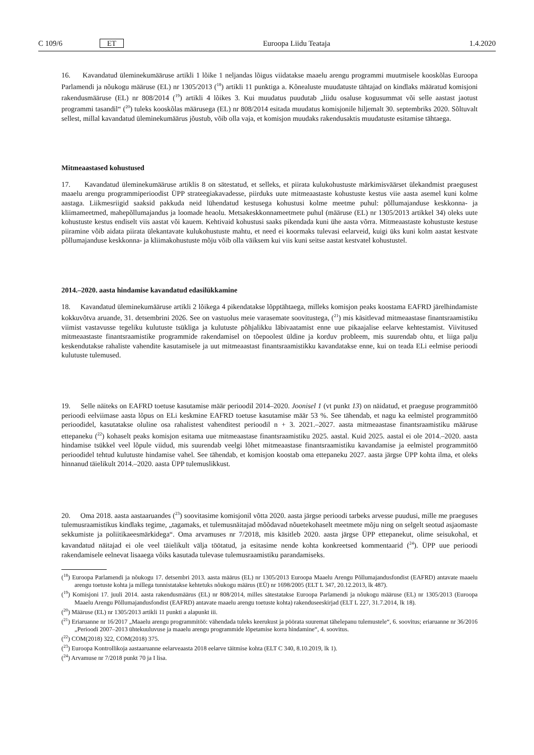C 109/6 ET Euroopa Liidu Teataja 1.4.2020
16. Kavandatud üleminekumääruse artikli 1 lõike 1 neljandas lõigus viidatakse maaelu arengu programmi muutmisele kooskõlas Euroopa Parlamendi ja nõukogu määruse (EL) nr 1305/2013 (<sup>18</sup>) artikli 11 punktiga a. Kõnealuste muudatuste tähtajad on kindlaks määratud komisjoni rakendusmääruse (EL) nr 808/2014 (<sup>19</sup>) artikli 4 lõikes 3. Kui muudatus puudutab „liidu osaluse kogusummat või selle aastast jaotust programmi tasandil“ (<sup>20</sup>) tuleks kooskõlas määrusega (EL) nr 808/2014 esitada muudatus komisjonile hiljemalt 30. septembriks 2020. Sõltuvalt sellest, millal kavandatud üleminekumäärus jõustub, võib olla vaja, et komisjon muudaks rakendusaktis muudatuste esitamise tähtaega.
Mitmeaastased kohustused
17. Kavandatud üleminekumääruse artiklis 8 on sätestatud, et selleks, et piirata kulukohustuste märkimisväärset ülekandmist praegusest maaelu arengu programmiperioodist ÜPP strateegiakavadesse, piirduks uute mitmeaastaste kohustuste kestus viie aasta asemel kuni kolme aastaga. Liikmesriigid saaksid pakkuda neid lühendatud kestusega kohustusi kolme meetme puhul: põllumajanduse keskkonna- ja kliimameetmed, mahepõllumajandus ja loomade heaolu. Metsakeskkonnameetmete puhul (määruse (EL) nr 1305/2013 artikkel 34) oleks uute kohustuste kestus endiselt viis aastat või kauem. Kehtivaid kohustusi saaks pikendada kuni ühe aasta võrra. Mitmeaastaste kohustuste kestuse piiramine võib aidata piirata ülekantavate kulukohustuste mahtu, et need ei koormaks tulevasi eelarveid, kuigi üks kuni kolm aastat kestvate põllumajanduse keskkonna- ja kliimakohustuste mõju võib olla väiksem kui viis kuni seitse aastat kestvatel kohustustel.
2014.–2020. aasta hindamise kavandatud edasilükkamine
18. Kavandatud üleminekumääruse artikli 2 lõikega 4 pikendatakse lõpptähtaega, milleks komisjon peaks koostama EAFRD järelhindamiste kokkuvõtva aruande, 31. detsembrini 2026. See on vastuolus meie varasemate soovitustega, (<sup>21</sup>) mis käsitlevad mitmeaastase finantsraamistiku viimist vastavusse tegeliku kulutuste tsükliga ja kulutuste põhjalikku läbivaatamist enne uue pikaajalise eelarve kehtestamist. Viivitused mitmeaastaste finantsraamistike programmide rakendamisel on tõepoolest üldine ja korduv probleem, mis suurendab ohtu, et liiga palju keskendutakse rahaliste vahendite kasutamisele ja uut mitmeaastast finantsraamistikku kavandatakse enne, kui on teada ELi eelmise perioodi kulutuste tulemused.
19. Selle näiteks on EAFRD toetuse kasutamise määr perioodil 2014–2020. Joonisel 1 (vt punkt 13) on näidatud, et praeguse programmitöö perioodi eelviimase aasta lõpus on ELi keskmine EAFRD toetuse kasutamise määr 53 %. See tähendab, et nagu ka eelmistel programmitöö perioodidel, kasutatakse oluline osa rahalistest vahenditest perioodil n + 3. 2021.–2027. aasta mitmeaastase finantsraamistiku määruse ettepaneku (<sup>22</sup>) kohaselt peaks komisjon esitama uue mitmeaastase finantsraamistiku 2025. aastal. Kuid 2025. aastal ei ole 2014.–2020. aasta hindamise tsükkel veel lõpule viidud, mis suurendab veelgi lõhet mitmeaastase finantsraamistiku kavandamise ja eelmistel programmitöö perioodidel tehtud kulutuste hindamise vahel. See tähendab, et komisjon koostab oma ettepaneku 2027. aasta järgse ÜPP kohta ilma, et oleks hinnanud täielikult 2014.–2020. aasta ÜPP tulemuslikkust.
20. Oma 2018. aasta aastaaruandes (<sup>23</sup>) soovitasime komisjonil võtta 2020. aasta järgse perioodi tarbeks arvesse puudusi, mille me praeguses tulemusraamistikus kindlaks tegime, „tagamaks, et tulemusnäitajad mõõdavad nõuetekohaselt meetmete mõju ning on selgelt seotud asjaomaste sekkumiste ja poliitikaeesmärkidega“. Oma arvamuses nr 7/2018, mis käsitleb 2020. aasta järgse ÜPP ettepanekut, olime seisukohal, et kavandatud näitajad ei ole veel täielikult välja töötatud, ja esitasime nende kohta konkreetsed kommentaarid (<sup>24</sup>). ÜPP uue perioodi rakendamisele eelnevat lisaaega võiks kasutada tulevase tulemusraamistiku parandamiseks.
(<sup>18</sup>) Euroopa Parlamendi ja nõukogu 17. detsembri 2013. aasta määrus (EL) nr 1305/2013 Euroopa Maaelu Arengu Põllumajandusfondist (EAFRD) antavate maaelu arengu toetuste kohta ja millega tunnistatakse kehtetuks nõukogu määrus (EÜ) nr 1698/2005 (ELT L 347, 20.12.2013, lk 487).
(<sup>19</sup>) Komisjoni 17. juuli 2014. aasta rakendusmäärus (EL) nr 808/2014, milles sätestatakse Euroopa Parlamendi ja nõukogu määruse (EL) nr 1305/2013 (Euroopa Maaelu Arengu Põllumajandusfondist (EAFRD) antavate maaelu arengu toetuste kohta) rakenduseeskirjad (ELT L 227, 31.7.2014, lk 18).
(<sup>20</sup>) Määruse (EL) nr 1305/2013 artikli 11 punkti a alapunkt iii.
(<sup>21</sup>) Eriaruanne nr 16/2017 „Maaelu arengu programmitöö: vähendada tuleks keerukust ja pöörata suuremat tähelepanu tulemustele“, 6. soovitus; eriaruanne nr 36/2016 „Perioodi 2007–2013 ühtekuuluvuse ja maaelu arengu programmide lõpetamise korra hindamine“, 4. soovitus.
(<sup>22</sup>) COM(2018) 322, COM(2018) 375.
(<sup>23</sup>) Euroopa Kontrollikoja aastaaruanne eelarveaasta 2018 eelarve täitmise kohta (ELT C 340, 8.10.2019, lk 1).
(<sup>24</sup>) Arvamuse nr 7/2018 punkt 70 ja I lisa.